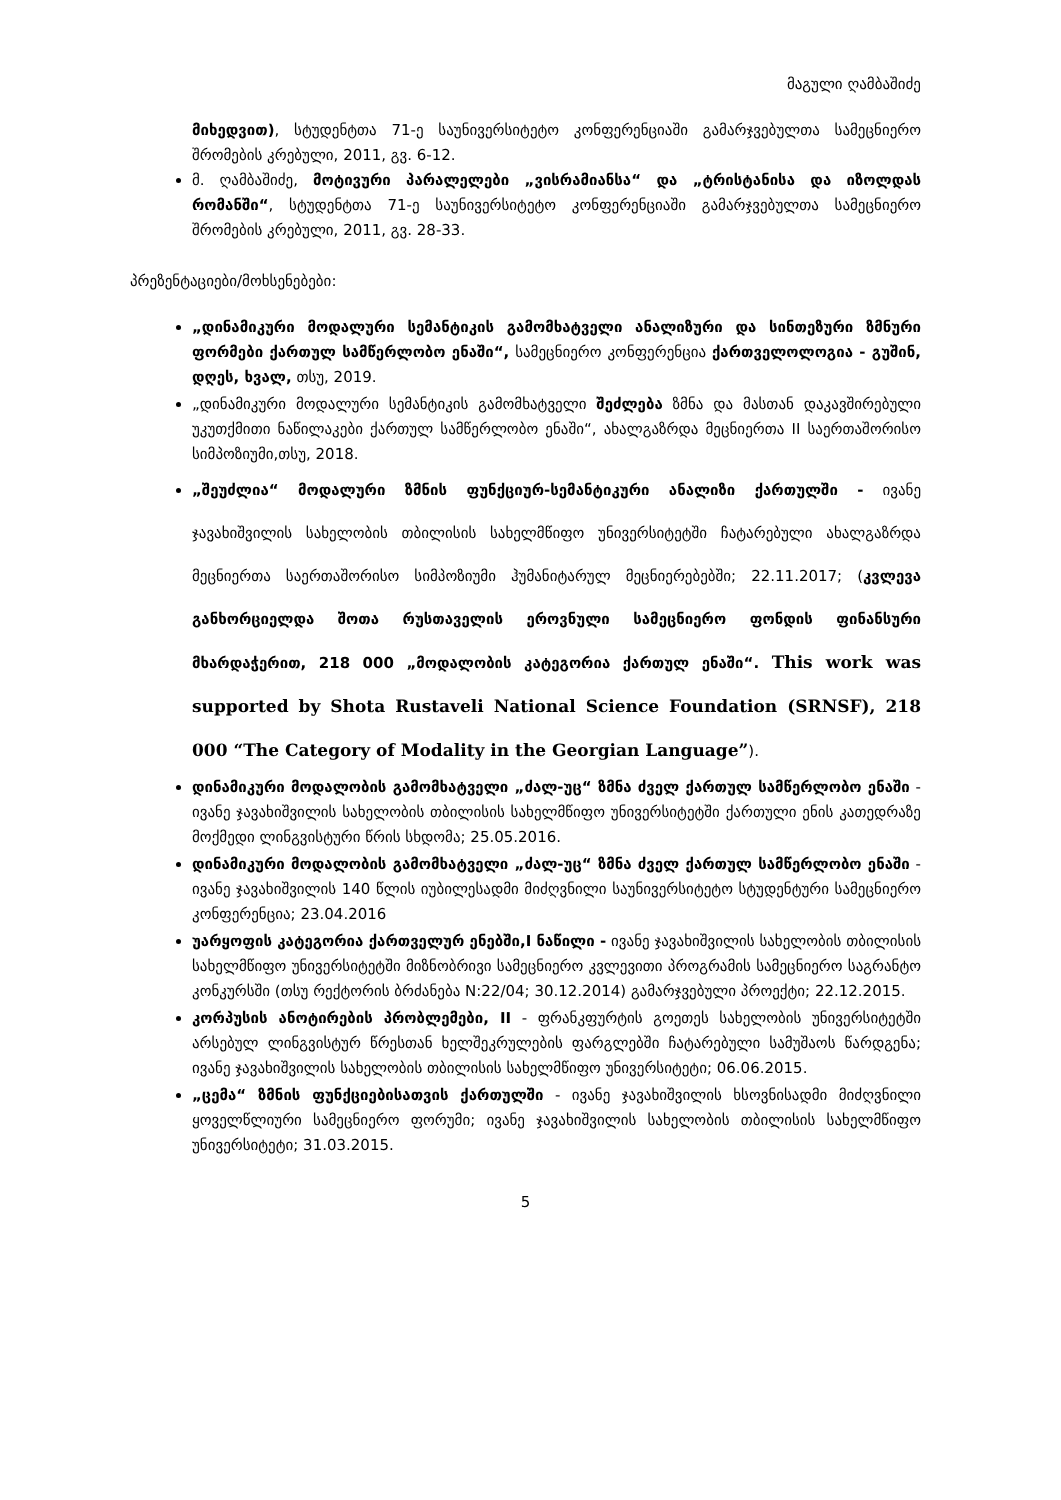მაგული ღამბაშიძე
მიხედვით), სტუდენტთა 71-ე საუნივერსიტეტო კონფერენციაში გამარჯვებულთა სამეცნიერო შრომების კრებული, 2011, გვ. 6-12.
მ. ღამბაშიძე, მოტივური პარალელები „ვისრამიანსა“ და „ტრისტანისა და იზოლდას რომანში“, სტუდენტთა 71-ე საუნივერსიტეტო კონფერენციაში გამარჯვებულთა სამეცნიერო შრომების კრებული, 2011, გვ. 28-33.
პრეზენტაციები/მოხსენებები:
„დინამიკური მოდალური სემანტიკის გამომხატველი ანალიზური და სინთეზური ზმნური ფორმები ქართულ სამწერლობო ენაში“, სამეცნიერო კონფერენცია ქართველოლოგია - გუშინ, დღეს, ხვალ, თსუ, 2019.
„დინამიკური მოდალური სემანტიკის გამომხატველი შეძლება ზმნა და მასთან დაკავშირებული უკუთქმითი ნაწილაკები ქართულ სამწერლობო ენაში“, ახალგაზრდა მეცნიერთა II საერთაშორისო სიმპოზიუმი,თსუ, 2018.
„შეუძლია“ მოდალური ზმნის ფუნქციურ-სემანტიკური ანალიზი ქართულში - ივანე ჯავახიშვილის სახელობის თბილისის სახელმწიფო უნივერსიტეტში ჩატარებული ახალგაზრდა მეცნიერთა საერთაშორისო სიმპოზიუმი ჰუმანიტარულ მეცნიერებებში; 22.11.2017; (კვლევა განხორციელდა შოთა რუსთაველის ეროვნული სამეცნიერო ფონდის ფინანსური მხარდაჭერით, 218 000 „მოდალობის კატეგორია ქართულ ენაში“. This work was supported by Shota Rustaveli National Science Foundation (SRNSF), 218 000 “The Category of Modality in the Georgian Language”).
დინამიკური მოდალობის გამომხატველი „ძალ-უც“ ზმნა ძველ ქართულ სამწერლობო ენაში - ივანე ჯავახიშვილის სახელობის თბილისის სახელმწიფო უნივერსიტეტში ქართული ენის კათედრაზე მოქმედი ლინგვისტური წრის სხდომა; 25.05.2016.
დინამიკური მოდალობის გამომხატველი „ძალ-უც“ ზმნა ძველ ქართულ სამწერლობო ენაში - ივანე ჯავახიშვილის 140 წლის იუბილესადმი მიძღვნილი საუნივერსიტეტო სტუდენტური სამეცნიერო კონფერენცია; 23.04.2016
უარყოფის კატეგორია ქართველურ ენებში,I ნაწილი - ივანე ჯავახიშვილის სახელობის თბილისის სახელმწიფო უნივერსიტეტში მიზნობრივი სამეცნიერო კვლევითი პროგრამის სამეცნიერო საგრანტო კონკურსში (თსუ რექტორის ბრძანება N:22/04; 30.12.2014) გამარჯვებული პროექტი; 22.12.2015.
კორპუსის ანოტირების პრობლემები, II - ფრანკფურტის გოეთეს სახელობის უნივერსიტეტში არსებულ ლინგვისტურ წრესთან ხელშეკრულების ფარგლებში ჩატარებული სამუშაოს წარდგენა; ივანე ჯავახიშვილის სახელობის თბილისის სახელმწიფო უნივერსიტეტი; 06.06.2015.
„ცემა“ ზმნის ფუნქციებისათვის ქართულში - ივანე ჯავახიშვილის ხსოვნისადმი მიძღვნილი ყოველწლიური სამეცნიერო ფორუმი; ივანე ჯავახიშვილის სახელობის თბილისის სახელმწიფო უნივერსიტეტი; 31.03.2015.
5